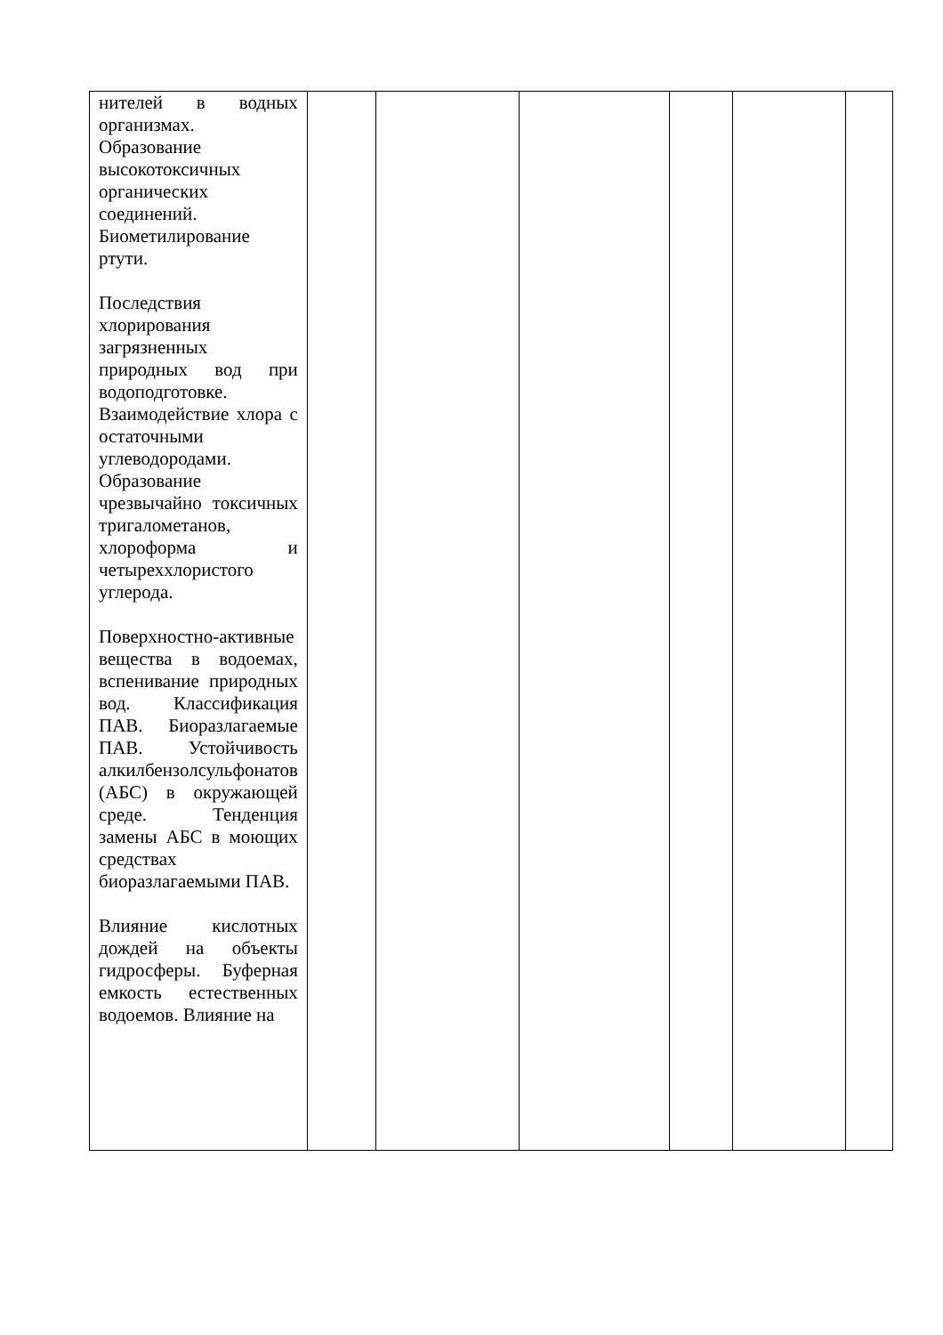| нителей в водных организмах. Образование высокотоксичных органических соединений. Биометилирование ртути. Последствия хлорирования загрязненных природных вод при водоподготовке. Взаимодействие хлора с остаточными углеводородами. Образование чрезвычайно токсичных тригалометанов, хлороформа и четыреххлористого углерода. Поверхностно-активные вещества в водоемах, вспенивание природных вод. Классификация ПАВ. Биоразлагаемые ПАВ. Устойчивость алкилбензолсульфонатов (АБС) в окружающей среде. Тенденция замены АБС в моющих средствах биоразлагаемыми ПАВ. Влияние кислотных дождей на объекты гидросферы. Буферная емкость естественных водоемов. Влияние на | | | | | | |